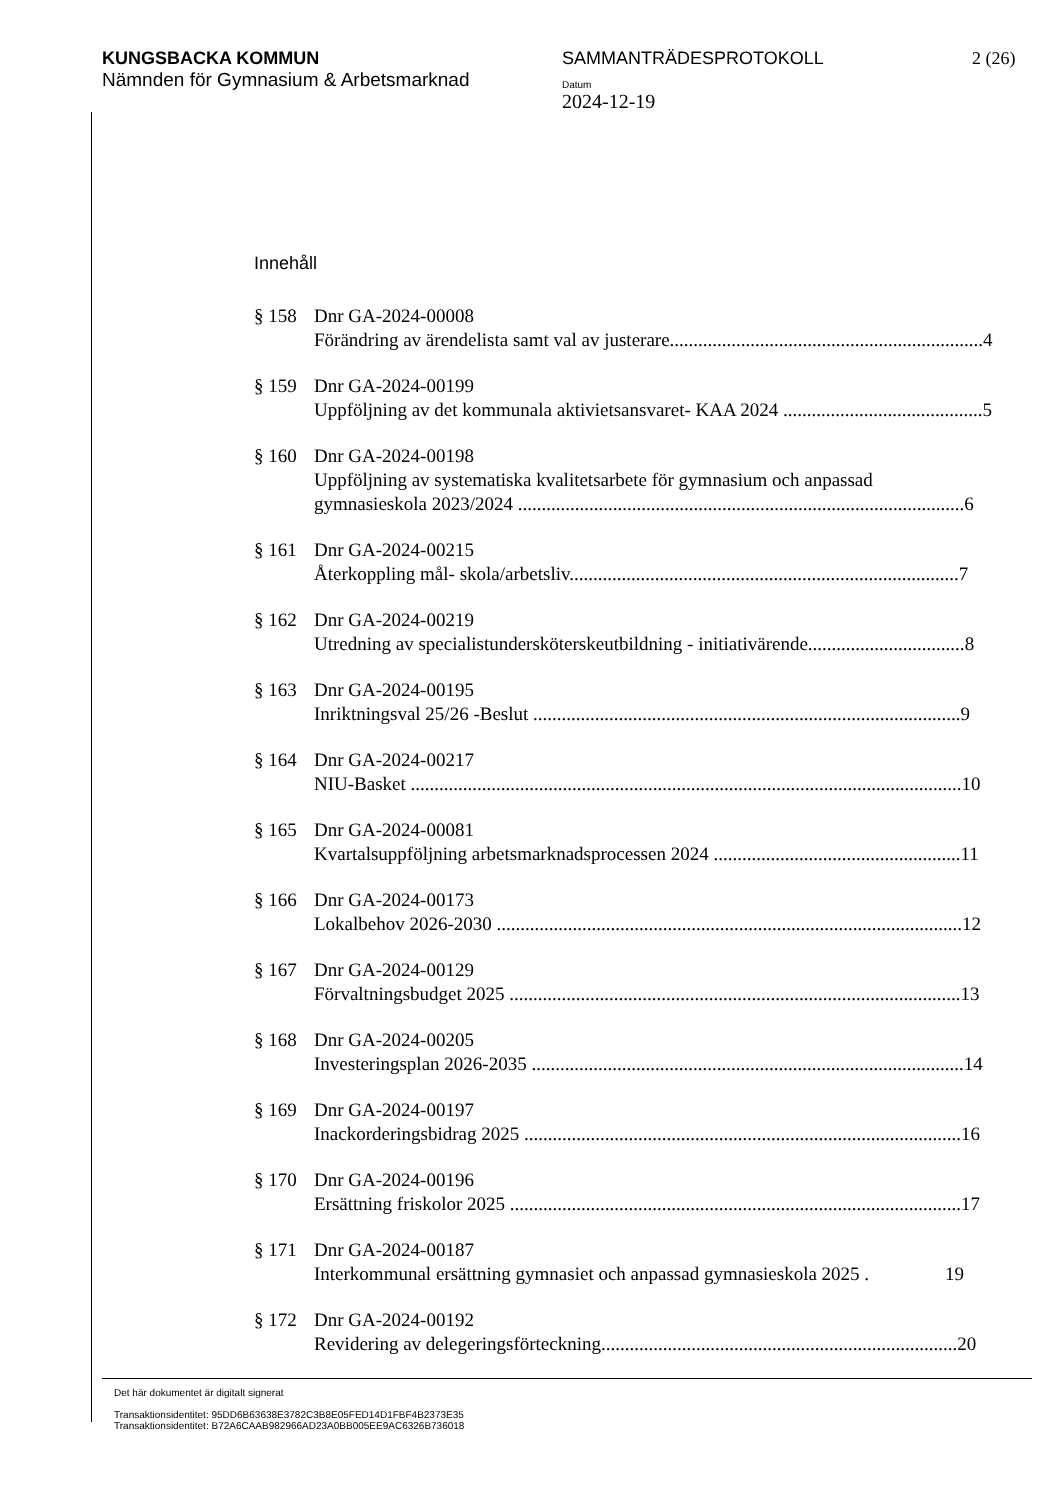KUNGSBACKA KOMMUN
Nämnden för Gymnasium & Arbetsmarknad
SAMMANTRÄDESPROTOKOLL
Datum
2024-12-19
2 (26)
Innehåll
§ 158 Dnr GA-2024-00008
Förändring av ärendelista samt val av justerare.................................................................. 4
§ 159 Dnr GA-2024-00199
Uppföljning av det kommunala aktivietsansvaret- KAA 2024 .......................................... 5
§ 160 Dnr GA-2024-00198
Uppföljning av systematiska kvalitetsarbete för gymnasium och anpassad
gymnasieskola 2023/2024 .............................................................................................. 6
§ 161 Dnr GA-2024-00215
Återkoppling mål- skola/arbetsliv.................................................................................. 7
§ 162 Dnr GA-2024-00219
Utredning av specialistundersköterskeutbildning - initiativärende................................. 8
§ 163 Dnr GA-2024-00195
Inriktningsval 25/26 -Beslut .......................................................................................... 9
§ 164 Dnr GA-2024-00217
NIU-Basket .................................................................................................................... 10
§ 165 Dnr GA-2024-00081
Kvartalsuppföljning arbetsmarknadsprocessen 2024 .................................................... 11
§ 166 Dnr GA-2024-00173
Lokalbehov 2026-2030 .................................................................................................. 12
§ 167 Dnr GA-2024-00129
Förvaltningsbudget 2025 ............................................................................................... 13
§ 168 Dnr GA-2024-00205
Investeringsplan 2026-2035 ........................................................................................... 14
§ 169 Dnr GA-2024-00197
Inackorderingsbidrag 2025 ............................................................................................ 16
§ 170 Dnr GA-2024-00196
Ersättning friskolor 2025 ............................................................................................... 17
§ 171 Dnr GA-2024-00187
Interkommunal ersättning gymnasiet och anpassad gymnasieskola 2025 . 19
§ 172 Dnr GA-2024-00192
Revidering av delegeringsförteckning........................................................................... 20
Det här dokumentet är digitalt signerat
Transaktionsidentitet: 95DD6B63638E3782C3B8E05FED14D1FBF4B2373E35
Transaktionsidentitet: B72A6CAAB982966AD23A0BB005EE9AC6326B736018